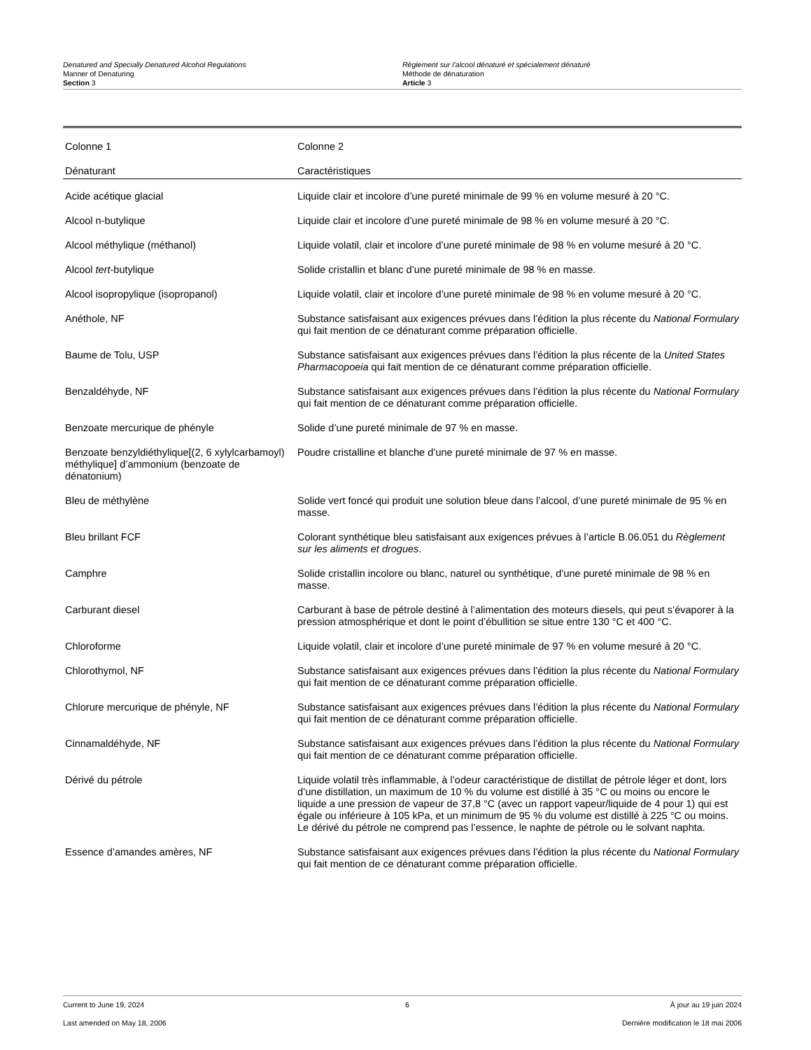Denatured and Specially Denatured Alcohol Regulations
Manner of Denaturing
Section 3
Règlement sur l’alcool dénaturé et spécialement dénaturé
Méthode de dénaturation
Article 3
| Colonne 1 | Colonne 2 |
| --- | --- |
| Dénaturant | Caractéristiques |
| Acide acétique glacial | Liquide clair et incolore d’une pureté minimale de 99 % en volume mesuré à 20 °C. |
| Alcool n-butylique | Liquide clair et incolore d’une pureté minimale de 98 % en volume mesuré à 20 °C. |
| Alcool méthylique (méthanol) | Liquide volatil, clair et incolore d’une pureté minimale de 98 % en volume mesuré à 20 °C. |
| Alcool tert -butylique | Solide cristallin et blanc d’une pureté minimale de 98 % en masse. |
| Alcool isopropylique (isopropanol) | Liquide volatil, clair et incolore d’une pureté minimale de 98 % en volume mesuré à 20 °C. |
| Anéthole, NF | Substance satisfaisant aux exigences prévues dans l’édition la plus récente du National Formulary qui fait mention de ce dénaturant comme préparation officielle. |
| Baume de Tolu, USP | Substance satisfaisant aux exigences prévues dans l’édition la plus récente de la United States Pharmacopoeia qui fait mention de ce dénaturant comme préparation officielle. |
| Benzaldéhyde, NF | Substance satisfaisant aux exigences prévues dans l’édition la plus récente du National Formulary qui fait mention de ce dénaturant comme préparation officielle. |
| Benzoate mercurique de phényle | Solide d’une pureté minimale de 97 % en masse. |
| Benzoate benzyldiéthylique[(2, 6 xylylcarbamoyl) méthylique] d’ammonium (benzoate de dénatonium) | Poudre cristalline et blanche d’une pureté minimale de 97 % en masse. |
| Bleu de méthylène | Solide vert foncé qui produit une solution bleue dans l’alcool, d’une pureté minimale de 95 % en masse. |
| Bleu brillant FCF | Colorant synthétique bleu satisfaisant aux exigences prévues à l’article B.06.051 du Règlement sur les aliments et drogues . |
| Camphre | Solide cristallin incolore ou blanc, naturel ou synthétique, d’une pureté minimale de 98 % en masse. |
| Carburant diesel | Carburant à base de pétrole destiné à l’alimentation des moteurs diesels, qui peut s’évaporer à la pression atmosphérique et dont le point d’ébullition se situe entre 130 °C et 400 °C. |
| Chloroforme | Liquide volatil, clair et incolore d’une pureté minimale de 97 % en volume mesuré à 20 °C. |
| Chlorothymol, NF | Substance satisfaisant aux exigences prévues dans l’édition la plus récente du National Formulary qui fait mention de ce dénaturant comme préparation officielle. |
| Chlorure mercurique de phényle, NF | Substance satisfaisant aux exigences prévues dans l’édition la plus récente du National Formulary qui fait mention de ce dénaturant comme préparation officielle. |
| Cinnamaldéhyde, NF | Substance satisfaisant aux exigences prévues dans l’édition la plus récente du National Formulary qui fait mention de ce dénaturant comme préparation officielle. |
| Dérivé du pétrole | Liquide volatil très inflammable, à l’odeur caractéristique de distillat de pétrole léger et dont, lors d’une distillation, un maximum de 10 % du volume est distillé à 35 °C ou moins ou encore le liquide a une pression de vapeur de 37,8 °C (avec un rapport vapeur/liquide de 4 pour 1) qui est égale ou inférieure à 105 kPa, et un minimum de 95 % du volume est distillé à 225 °C ou moins. Le dérivé du pétrole ne comprend pas l’essence, le naphte de pétrole ou le solvant naphta. |
| Essence d’amandes amères, NF | Substance satisfaisant aux exigences prévues dans l’édition la plus récente du National Formulary qui fait mention de ce dénaturant comme préparation officielle. |
Current to June 19, 2024 6 À jour au 19 juin 2024
Last amended on May 18, 2006 Dernière modification le 18 mai 2006